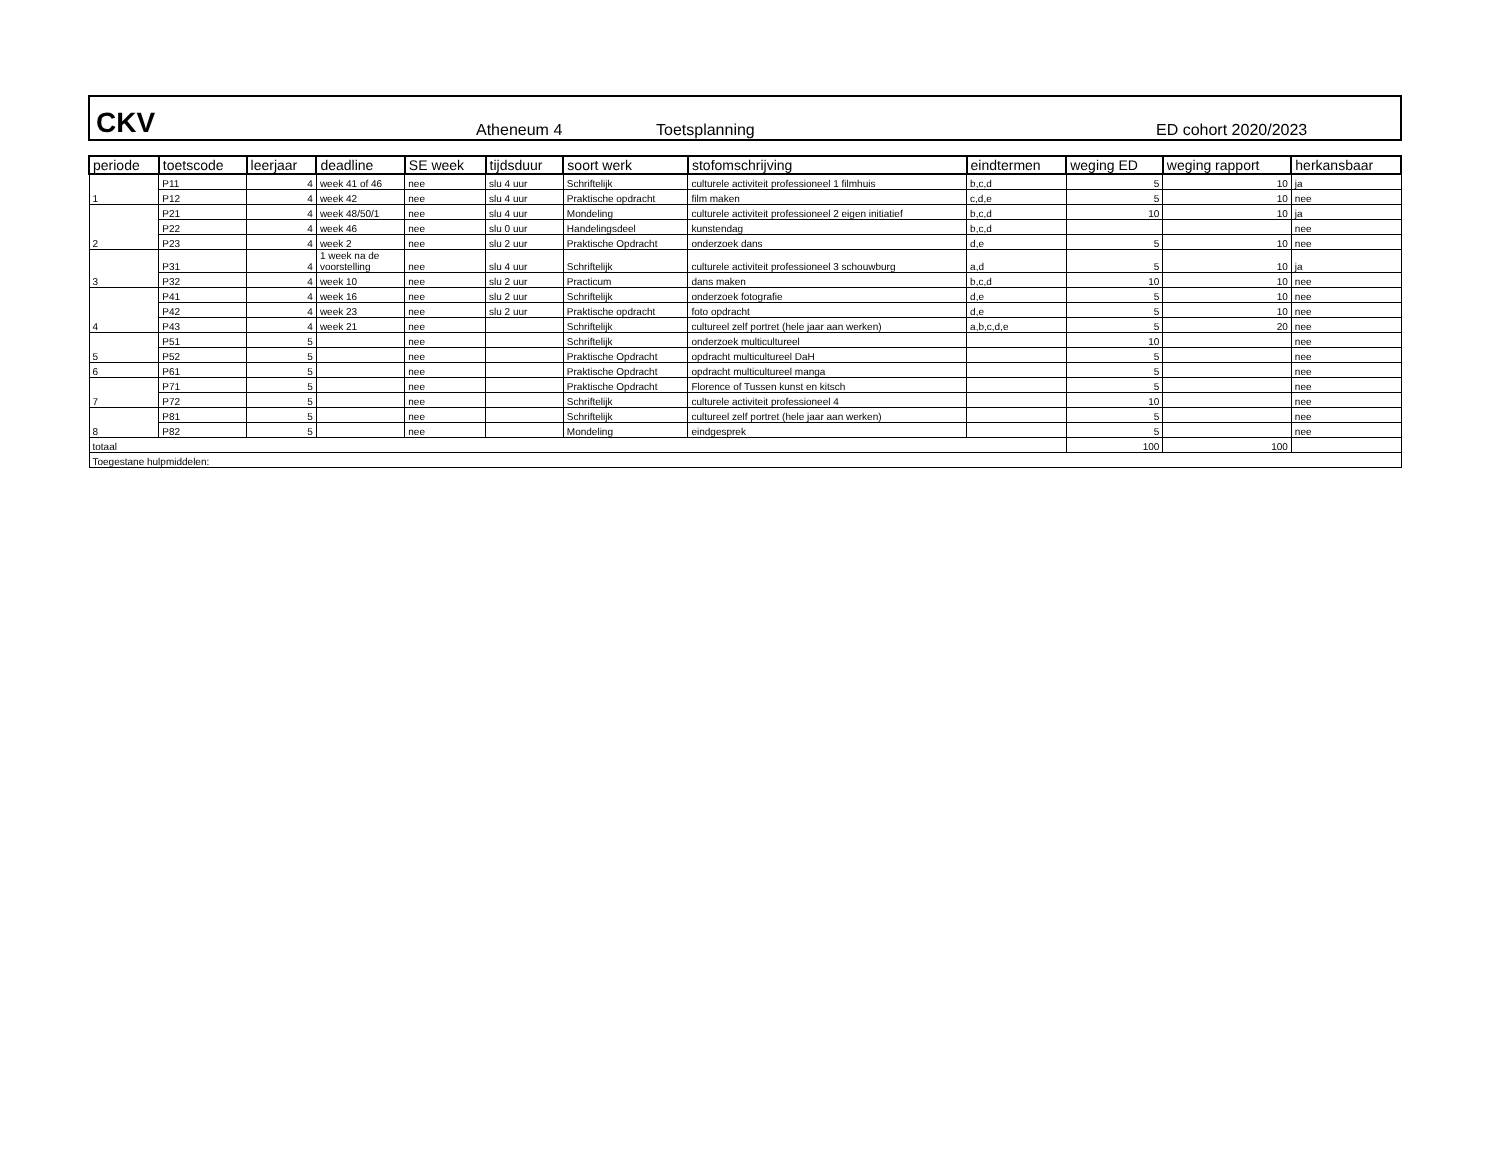CKV Atheneum 4 Toetsplanning ED cohort 2020/2023
| periode | toetscode | leerjaar | deadline | SE week | tijdsduur | soort werk | stofomschrijving | eindtermen | weging ED | weging rapport | herkansbaar |
| --- | --- | --- | --- | --- | --- | --- | --- | --- | --- | --- | --- |
| 1 | P11 | 4 | week 41 of 46 | nee | slu 4 uur | Schriftelijk | culturele activiteit professioneel 1 filmhuis | b,c,d | 5 | 10 | ja |
| | P12 | 4 | week 42 | nee | slu 4 uur | Praktische opdracht | film maken | c,d,e | 5 | 10 | nee |
| 2 | P21 | 4 | week 48/50/1 | nee | slu 4 uur | Mondeling | culturele activiteit professioneel 2 eigen initiatief | b,c,d | 10 | 10 | ja |
| | P22 | 4 | week 46 | nee | slu 0 uur | Handelingsdeel | kunstendag | b,c,d | | | nee |
| | P23 | 4 | week 2 | nee | slu 2 uur | Praktische Opdracht | onderzoek dans | d,e | 5 | 10 | nee |
| 3 | P31 | 4 | 1 week na de voorstelling | nee | slu 4 uur | Schriftelijk | culturele activiteit professioneel 3 schouwburg | a,d | 5 | 10 | ja |
| | P32 | 4 | week 10 | nee | slu 2 uur | Practicum | dans maken | b,c,d | 10 | 10 | nee |
| 4 | P41 | 4 | week 16 | nee | slu 2 uur | Schriftelijk | onderzoek fotografie | d,e | 5 | 10 | nee |
| | P42 | 4 | week 23 | nee | slu 2 uur | Praktische opdracht | foto opdracht | d,e | 5 | 10 | nee |
| | P43 | 4 | week 21 | nee | | Schriftelijk | cultureel zelf portret (hele jaar aan werken) | a,b,c,d,e | 5 | 20 | nee |
| 5 | P51 | 5 | | nee | | Schriftelijk | onderzoek multicultureel | | 10 | | nee |
| | P52 | 5 | | nee | | Praktische Opdracht | opdracht multicultureel DaH | | 5 | | nee |
| 6 | P61 | 5 | | nee | | Praktische Opdracht | opdracht multicultureel manga | | 5 | | nee |
| 7 | P71 | 5 | | nee | | Praktische Opdracht | Florence of Tussen kunst en kitsch | | 5 | | nee |
| | P72 | 5 | | nee | | Schriftelijk | culturele activiteit professioneel 4 | | 10 | | nee |
| 8 | P81 | 5 | | nee | | Schriftelijk | cultureel zelf portret (hele jaar aan werken) | | 5 | | nee |
| | P82 | 5 | | nee | | Mondeling | eindgesprek | | 5 | | nee |
| totaal | | | | | | | | | 100 | 100 | |
| Toegestane hulpmiddelen: | | | | | | | | | | | |